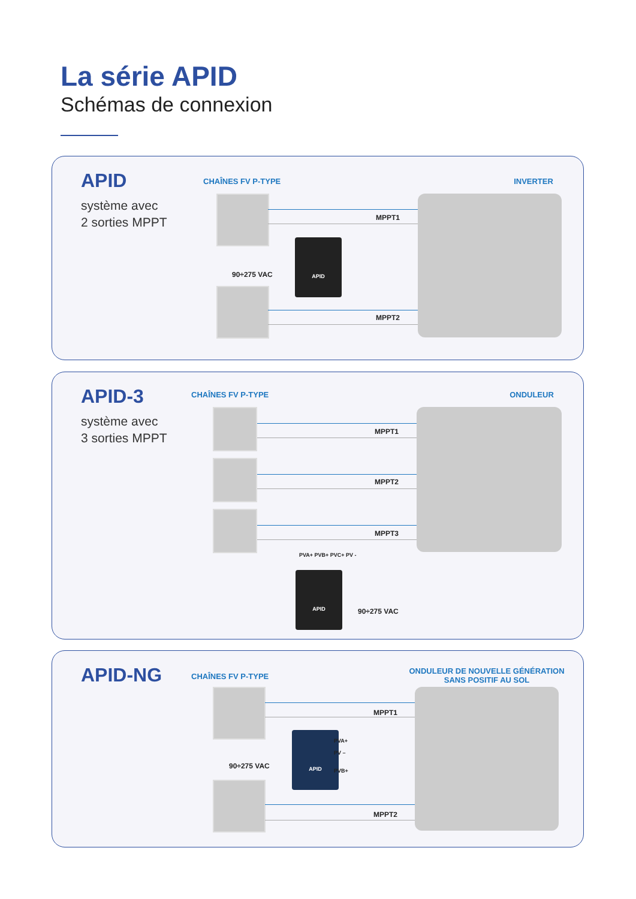La série APID
Schémas de connexion
APID
système avec
2 sorties MPPT
CHAÎNES FV P-TYPE INVERTER
APID
90÷275 VAC
+
MPPT1
-
+
MPPT2
-
APID-3
système avec
3 sorties MPPT
CHAÎNES FV P-TYPE ONDULEUR
+
MPPT1
-
+
MPPT2
-
+
MPPT3
-
PVA+ PVB+ PVC+ PV -
APID
90÷275 VAC
APID-NG CHAÎNES FV P-TYPE
ONDULEUR DE NOUVELLE GÉNÉRATION
SANS POSITIF AU SOL
APID
PVA+
PV –
PVB+
90÷275 VAC
+
MPPT1
-
+
MPPT2
-